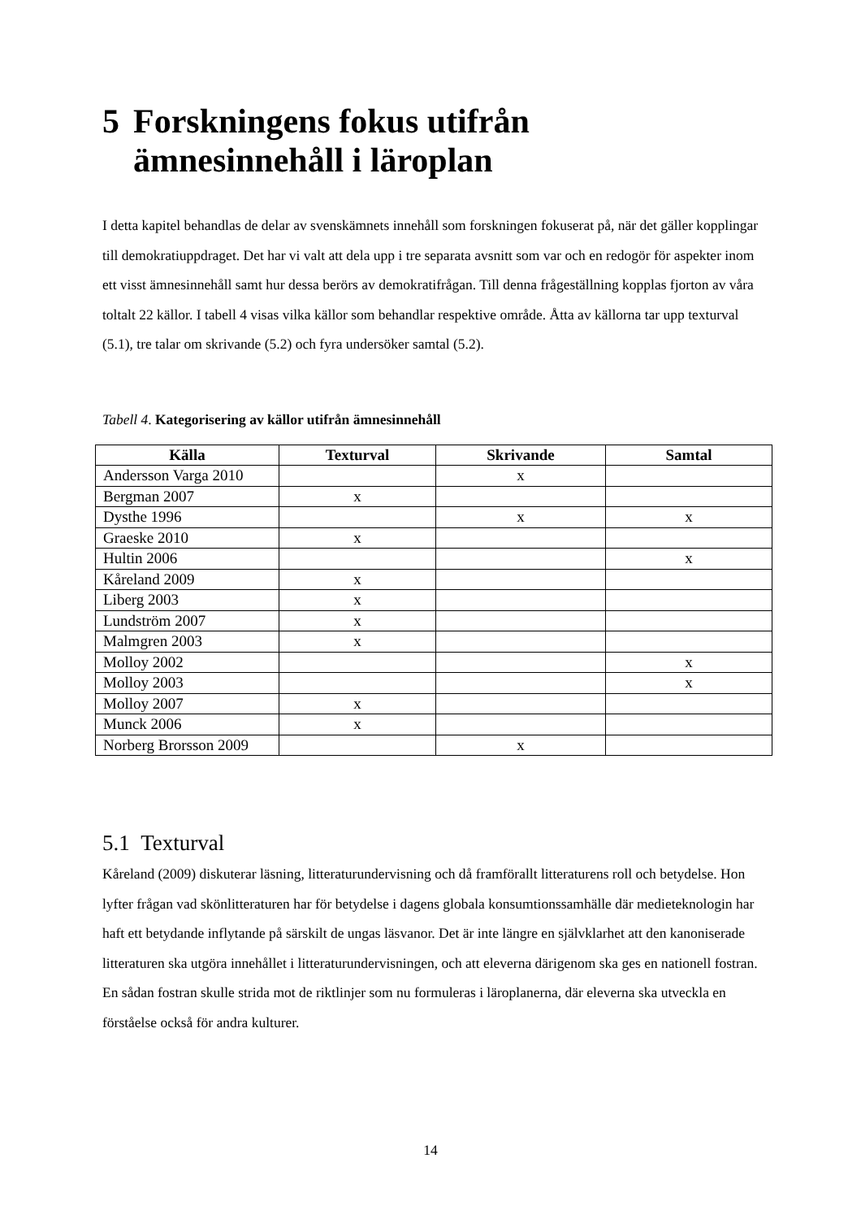5 Forskningens fokus utifrån
ämnesinnehåll i läroplan
I detta kapitel behandlas de delar av svenskämnets innehåll som forskningen fokuserat på, när det gäller kopplingar till demokratiuppdraget. Det har vi valt att dela upp i tre separata avsnitt som var och en redogör för aspekter inom ett visst ämnesinnehåll samt hur dessa berörs av demokratifrågan. Till denna frågeställning kopplas fjorton av våra toltalt 22 källor. I tabell 4 visas vilka källor som behandlar respektive område. Åtta av källorna tar upp texturval (5.1), tre talar om skrivande (5.2) och fyra undersöker samtal (5.2).
Tabell 4. Kategorisering av källor utifrån ämnesinnehåll
| Källa | Texturval | Skrivande | Samtal |
| --- | --- | --- | --- |
| Andersson Varga 2010 | | x | |
| Bergman 2007 | x | | |
| Dysthe 1996 | | x | x |
| Graeske 2010 | x | | |
| Hultin 2006 | | | x |
| Kåreland 2009 | x | | |
| Liberg 2003 | x | | |
| Lundström 2007 | x | | |
| Malmgren 2003 | x | | |
| Molloy 2002 | | | x |
| Molloy 2003 | | | x |
| Molloy 2007 | x | | |
| Munck 2006 | x | | |
| Norberg Brorsson 2009 | | x | |
5.1 Texturval
Kåreland (2009) diskuterar läsning, litteraturundervisning och då framförallt litteraturens roll och betydelse. Hon lyfter frågan vad skönlitteraturen har för betydelse i dagens globala konsumtionssamhälle där medieteknologin har haft ett betydande inflytande på särskilt de ungas läsvanor. Det är inte längre en självklarhet att den kanoniserade litteraturen ska utgöra innehållet i litteraturundervisningen, och att eleverna därigenom ska ges en nationell fostran. En sådan fostran skulle strida mot de riktlinjer som nu formuleras i läroplanerna, där eleverna ska utveckla en förståelse också för andra kulturer.
14